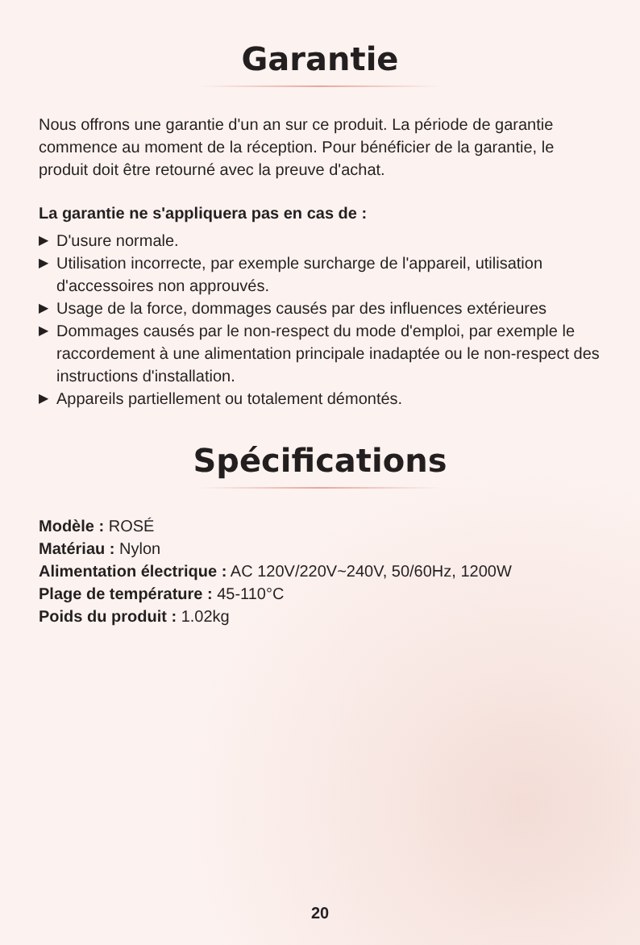Garantie
Nous offrons une garantie d'un an sur ce produit. La période de garantie commence au moment de la réception. Pour bénéficier de la garantie, le produit doit être retourné avec la preuve d'achat.
La garantie ne s'appliquera pas en cas de :
▶ D'usure normale.
▶ Utilisation incorrecte, par exemple surcharge de l'appareil, utilisation d'accessoires non approuvés.
▶ Usage de la force, dommages causés par des influences extérieures
▶ Dommages causés par le non-respect du mode d'emploi, par exemple le raccordement à une alimentation principale inadaptée ou le non-respect des instructions d'installation.
▶ Appareils partiellement ou totalement démontés.
Spécifications
Modèle : ROSÉ
Matériau : Nylon
Alimentation électrique : AC 120V/220V~240V, 50/60Hz, 1200W
Plage de température : 45-110°C
Poids du produit : 1.02kg
20